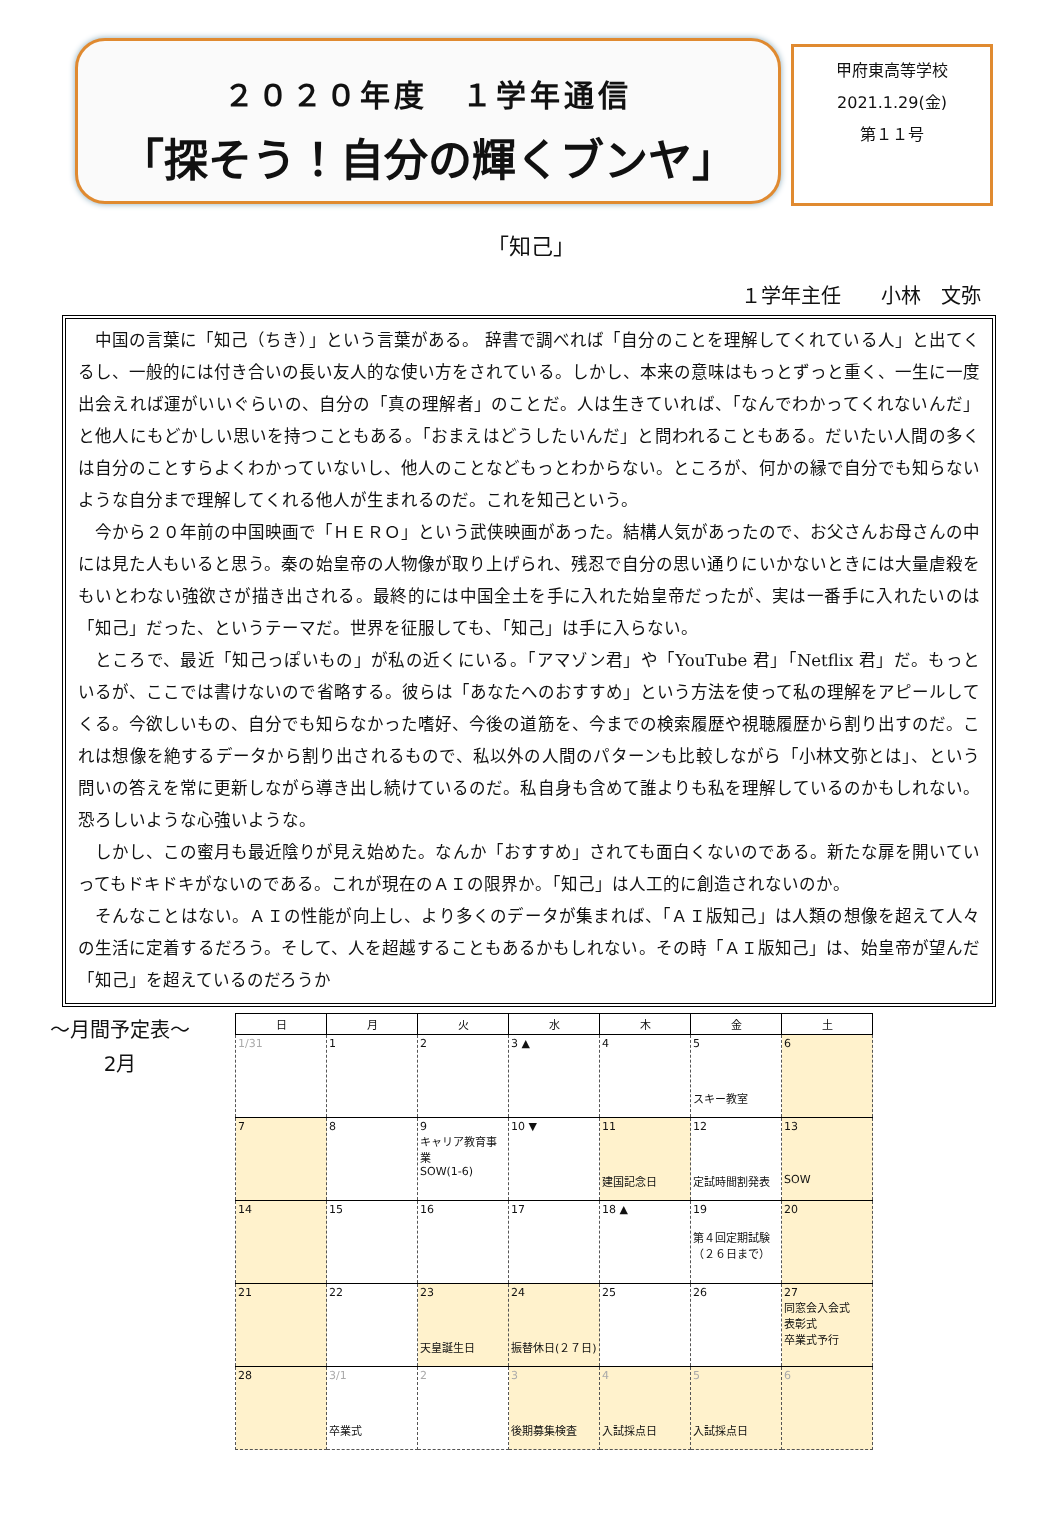２０２０年度　１学年通信
「探そう！自分の輝くブンヤ」
甲府東高等学校
2021.1.29(金)
第１１号
「知己」
１学年主任　　小林　文弥
中国の言葉に「知己（ちき）」という言葉がある。 辞書で調べれば「自分のことを理解してくれている人」と出てくるし、一般的には付き合いの長い友人的な使い方をされている。しかし、本来の意味はもっとずっと重く、一生に一度出会えれば運がいいぐらいの、自分の「真の理解者」のことだ。人は生きていれば、「なんでわかってくれないんだ」と他人にもどかしい思いを持つこともある。「おまえはどうしたいんだ」と問われることもある。だいたい人間の多くは自分のことすらよくわかっていないし、他人のことなどもっとわからない。ところが、何かの縁で自分でも知らないような自分まで理解してくれる他人が生まれるのだ。これを知己という。
今から２０年前の中国映画で「ＨＥＲＯ」という武侠映画があった。結構人気があったので、お父さんお母さんの中には見た人もいると思う。秦の始皇帝の人物像が取り上げられ、残忍で自分の思い通りにいかないときには大量虐殺をもいとわない強欲さが描き出される。最終的には中国全土を手に入れた始皇帝だったが、実は一番手に入れたいのは「知己」だった、というテーマだ。世界を征服しても、「知己」は手に入らない。
ところで、最近「知己っぽいもの」が私の近くにいる。「アマゾン君」や「YouTube 君」「Netflix 君」だ。もっといるが、ここでは書けないので省略する。彼らは「あなたへのおすすめ」という方法を使って私の理解をアピールしてくる。今欲しいもの、自分でも知らなかった嗜好、今後の道筋を、今までの検索履歴や視聴履歴から割り出すのだ。これは想像を絶するデータから割り出されるもので、私以外の人間のパターンも比較しながら「小林文弥とは」、という問いの答えを常に更新しながら導き出し続けているのだ。私自身も含めて誰よりも私を理解しているのかもしれない。恐ろしいような心強いような。
しかし、この蜜月も最近陰りが見え始めた。なんか「おすすめ」されても面白くないのである。新たな扉を開いていってもドキドキがないのである。これが現在のＡＩの限界か。「知己」は人工的に創造されないのか。
そんなことはない。ＡＩの性能が向上し、より多くのデータが集まれば、「ＡＩ版知己」は人類の想像を超えて人々の生活に定着するだろう。そして、人を超越することもあるかもしれない。その時「ＡＩ版知己」は、始皇帝が望んだ「知己」を超えているのだろうか
～月間予定表～
2月
| 日 | 月 | 火 | 水 | 木 | 金 | 土 |
| --- | --- | --- | --- | --- | --- | --- |
| 1/31 | 1 | 2 | 3 ▲ | 4 | 5 スキー教室 | 6 |
| 7 | 8 | 9 キャリア教育事業 SOW(1-6) | 10 ▼ | 11 建国記念日 | 12 定試時間割発表 | 13 SOW |
| 14 | 15 | 16 | 17 | 18 ▲ | 19 第４回定期試験 （２６日まで） | 20 |
| 21 | 22 | 23 天皇誕生日 | 24 振替休日(２７日) | 25 | 26 | 27 同窓会入会式 表彰式 卒業式予行 |
| 28 | 3/1 卒業式 | 2 | 3 後期募集検査 | 4 入試採点日 | 5 入試採点日 | 6 |